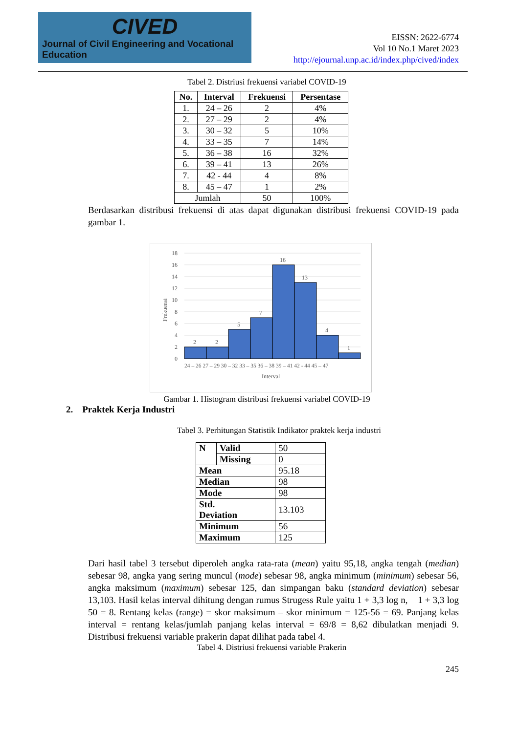CIVED
Journal of Civil Engineering and Vocational Education
EISSN: 2622-6774
Vol 10 No.1 Maret 2023
http://ejournal.unp.ac.id/index.php/cived/index
Tabel 2. Distriusi frekuensi variabel COVID-19
| No. | Interval | Frekuensi | Persentase |
| --- | --- | --- | --- |
| 1. | 24 – 26 | 2 | 4% |
| 2. | 27 – 29 | 2 | 4% |
| 3. | 30 – 32 | 5 | 10% |
| 4. | 33 – 35 | 7 | 14% |
| 5. | 36 – 38 | 16 | 32% |
| 6. | 39 – 41 | 13 | 26% |
| 7. | 42 - 44 | 4 | 8% |
| 8. | 45 – 47 | 1 | 2% |
| Jumlah | | 50 | 100% |
Berdasarkan distribusi frekuensi di atas dapat digunakan distribusi frekuensi COVID-19 pada gambar 1.
18
16
14
12
10
8
6
4
2
0
2
2
5
7
16
13
4
1
24 – 26 27 – 29 30 – 32 33 – 35 36 – 38 39 – 41 42 - 44 45 – 47
Interval
Frekuensi
Gambar 1. Histogram distribusi frekuensi variabel COVID-19
2. Praktek Kerja Industri
Tabel 3. Perhitungan Statistik Indikator praktek kerja industri
| N | Valid | 50 |
| | Missing | 0 |
| Mean | | 95.18 |
| Median | | 98 |
| Mode | | 98 |
| Std. Deviation | | 13.103 |
| Minimum | | 56 |
| Maximum | | 125 |
Dari hasil tabel 3 tersebut diperoleh angka rata-rata (mean) yaitu 95,18, angka tengah (median) sebesar 98, angka yang sering muncul (mode) sebesar 98, angka minimum (minimum) sebesar 56, angka maksimum (maximum) sebesar 125, dan simpangan baku (standard deviation) sebesar 13,103. Hasil kelas interval dihitung dengan rumus Strugess Rule yaitu 1 + 3,3 log n, 1 + 3,3 log 50 = 8. Rentang kelas (range) = skor maksimum – skor minimum = 125-56 = 69. Panjang kelas interval = rentang kelas/jumlah panjang kelas interval = 69/8 = 8,62 dibulatkan menjadi 9. Distribusi frekuensi variable prakerin dapat dilihat pada tabel 4.
Tabel 4. Distriusi frekuensi variable Prakerin
245